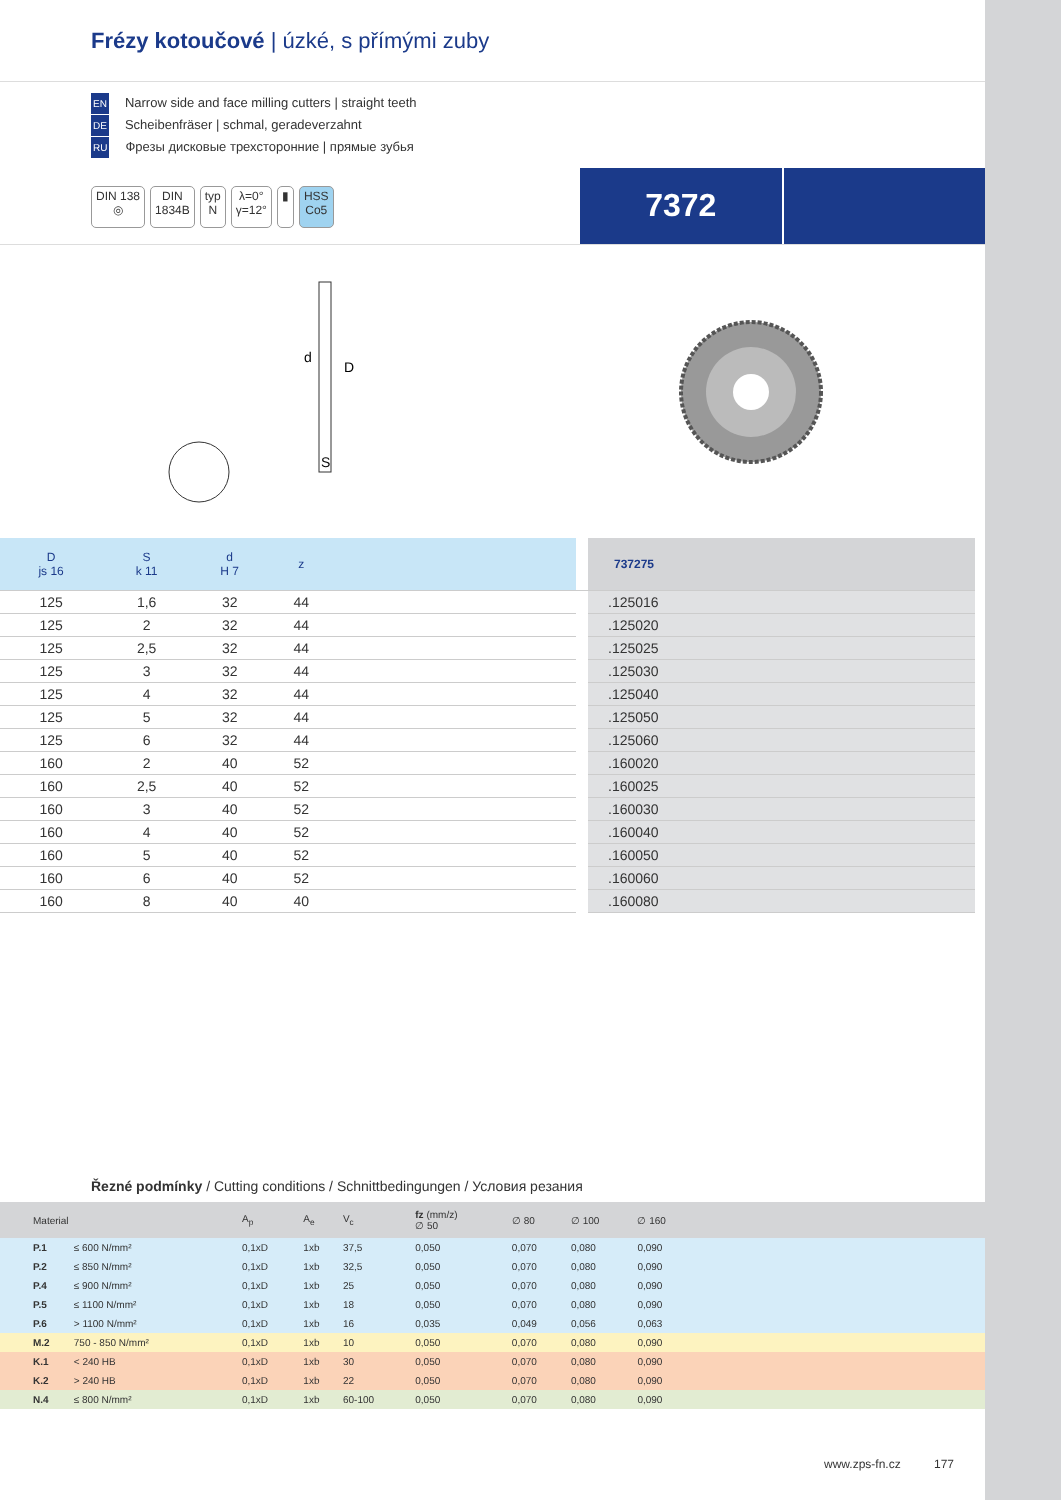Frézy kotoučové | úzké, s přímými zuby
EN Narrow side and face milling cutters | straight teeth
DE Scheibenfräser | schmal, geradeverzahnt
RU Фрезы дисковые трехсторонние | прямые зубья
DIN 138
◎
DIN
1834B
typ
N
λ=0°
γ=12°
▮ HSS
Co5
7372
d
D
S
| D js 16 | S k 11 | d H 7 | z | | | 737275 |
| --- | --- | --- | --- | --- | --- | --- |
| 125 | 1,6 | 32 | 44 | | | .125016 |
| 125 | 2 | 32 | 44 | | | .125020 |
| 125 | 2,5 | 32 | 44 | | | .125025 |
| 125 | 3 | 32 | 44 | | | .125030 |
| 125 | 4 | 32 | 44 | | | .125040 |
| 125 | 5 | 32 | 44 | | | .125050 |
| 125 | 6 | 32 | 44 | | | .125060 |
| 160 | 2 | 40 | 52 | | | .160020 |
| 160 | 2,5 | 40 | 52 | | | .160025 |
| 160 | 3 | 40 | 52 | | | .160030 |
| 160 | 4 | 40 | 52 | | | .160040 |
| 160 | 5 | 40 | 52 | | | .160050 |
| 160 | 6 | 40 | 52 | | | .160060 |
| 160 | 8 | 40 | 40 | | | .160080 |
Řezné podmínky / Cutting conditions / Schnittbedingungen / Условия резания
| | Material | | A<sub>p</sub> | A<sub>e</sub> | V<sub>c</sub> | fz (mm/z) ∅ 50 | ∅ 80 | ∅ 100 | ∅ 160 | |
| --- | --- | --- | --- | --- | --- | --- | --- | --- | --- | --- |
| | P.1 | ≤ 600 N/mm² | 0,1xD | 1xb | 37,5 | 0,050 | 0,070 | 0,080 | 0,090 | |
| | P.2 | ≤ 850 N/mm² | 0,1xD | 1xb | 32,5 | 0,050 | 0,070 | 0,080 | 0,090 | |
| | P.4 | ≤ 900 N/mm² | 0,1xD | 1xb | 25 | 0,050 | 0,070 | 0,080 | 0,090 | |
| | P.5 | ≤ 1100 N/mm² | 0,1xD | 1xb | 18 | 0,050 | 0,070 | 0,080 | 0,090 | |
| | P.6 | > 1100 N/mm² | 0,1xD | 1xb | 16 | 0,035 | 0,049 | 0,056 | 0,063 | |
| | M.2 | 750 - 850 N/mm² | 0,1xD | 1xb | 10 | 0,050 | 0,070 | 0,080 | 0,090 | |
| | K.1 | < 240 HB | 0,1xD | 1xb | 30 | 0,050 | 0,070 | 0,080 | 0,090 | |
| | K.2 | > 240 HB | 0,1xD | 1xb | 22 | 0,050 | 0,070 | 0,080 | 0,090 | |
| | N.4 | ≤ 800 N/mm² | 0,1xD | 1xb | 60-100 | 0,050 | 0,070 | 0,080 | 0,090 | |
www.zps-fn.cz 177